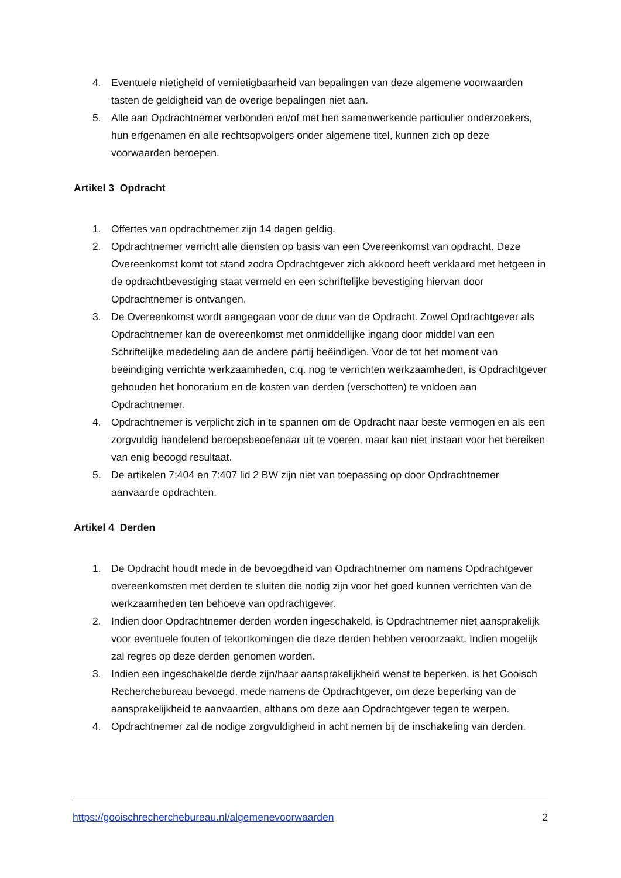4. Eventuele nietigheid of vernietigbaarheid van bepalingen van deze algemene voorwaarden tasten de geldigheid van de overige bepalingen niet aan.
5. Alle aan Opdrachtnemer verbonden en/of met hen samenwerkende particulier onderzoekers, hun erfgenamen en alle rechtsopvolgers onder algemene titel, kunnen zich op deze voorwaarden beroepen.
Artikel 3 Opdracht
1. Offertes van opdrachtnemer zijn 14 dagen geldig.
2. Opdrachtnemer verricht alle diensten op basis van een Overeenkomst van opdracht. Deze Overeenkomst komt tot stand zodra Opdrachtgever zich akkoord heeft verklaard met hetgeen in de opdrachtbevestiging staat vermeld en een schriftelijke bevestiging hiervan door Opdrachtnemer is ontvangen.
3. De Overeenkomst wordt aangegaan voor de duur van de Opdracht. Zowel Opdrachtgever als Opdrachtnemer kan de overeenkomst met onmiddellijke ingang door middel van een Schriftelijke mededeling aan de andere partij beëindigen. Voor de tot het moment van beëindiging verrichte werkzaamheden, c.q. nog te verrichten werkzaamheden, is Opdrachtgever gehouden het honorarium en de kosten van derden (verschotten) te voldoen aan Opdrachtnemer.
4. Opdrachtnemer is verplicht zich in te spannen om de Opdracht naar beste vermogen en als een zorgvuldig handelend beroepsbeoefenaar uit te voeren, maar kan niet instaan voor het bereiken van enig beoogd resultaat.
5. De artikelen 7:404 en 7:407 lid 2 BW zijn niet van toepassing op door Opdrachtnemer aanvaarde opdrachten.
Artikel 4 Derden
1. De Opdracht houdt mede in de bevoegdheid van Opdrachtnemer om namens Opdrachtgever overeenkomsten met derden te sluiten die nodig zijn voor het goed kunnen verrichten van de werkzaamheden ten behoeve van opdrachtgever.
2. Indien door Opdrachtnemer derden worden ingeschakeld, is Opdrachtnemer niet aansprakelijk voor eventuele fouten of tekortkomingen die deze derden hebben veroorzaakt. Indien mogelijk zal regres op deze derden genomen worden.
3. Indien een ingeschakelde derde zijn/haar aansprakelijkheid wenst te beperken, is het Gooisch Recherchebureau bevoegd, mede namens de Opdrachtgever, om deze beperking van de aansprakelijkheid te aanvaarden, althans om deze aan Opdrachtgever tegen te werpen.
4. Opdrachtnemer zal de nodige zorgvuldigheid in acht nemen bij de inschakeling van derden.
https://gooischrecherchebureau.nl/algemenevoorwaarden 2